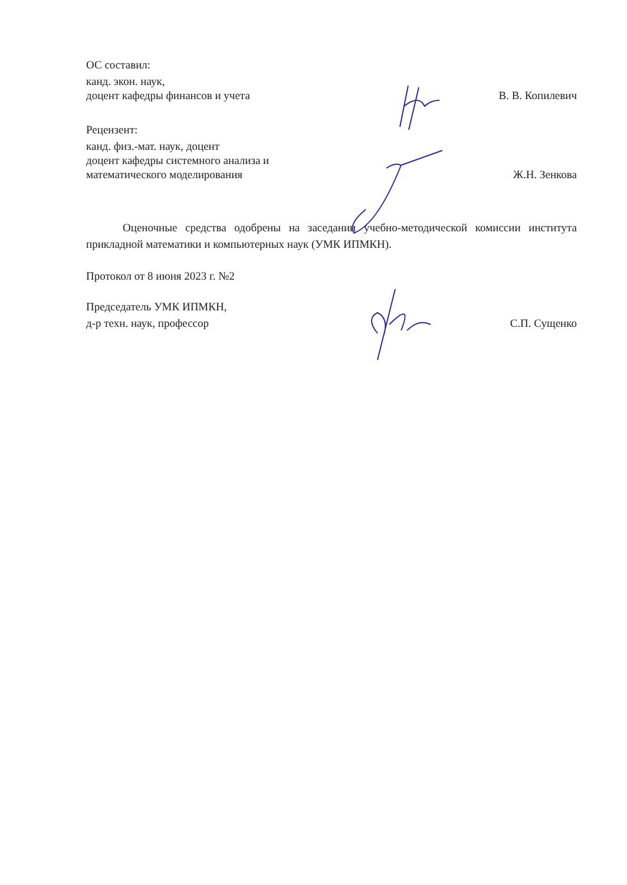ОС составил:
канд. экон. наук,
доцент кафедры финансов и учета
В. В. Копилевич
Рецензент:
канд. физ.-мат. наук, доцент
доцент кафедры системного анализа и
математического моделирования
Ж.Н. Зенкова
Оценочные средства одобрены на заседании учебно-методической комиссии института прикладной математики и компьютерных наук (УМК ИПМКН).
Протокол от 8 июня 2023 г. №2
Председатель УМК ИПМКН,
д-р техн. наук, профессор
С.П. Сущенко